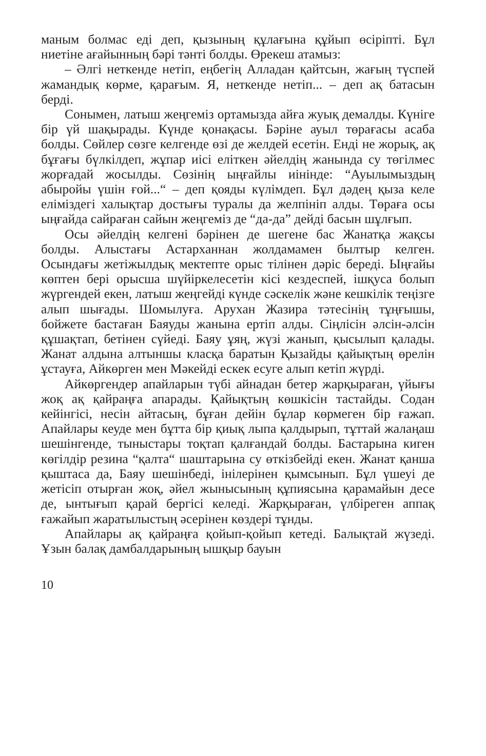маным болмас еді деп, қызының құлағына құйып өсіріпті. Бұл ниетіне ағайынның бәрі тәнті болды. Өрекеш атамыз:
– Әлгі неткенде нетіп, еңбегің Алладан қайтсын, жағың түспей жамандық көрме, қарағым. Я, неткенде нетіп... – деп ақ батасын берді.
Сонымен, латыш жеңгеміз ортамызда айға жуық демалды. Күніге бір үй шақырады. Күнде қонақасы. Бәріне ауыл төрағасы асаба болды. Сөйлер сөзге келгенде өзі де желдей есетін. Енді не жорық, ақ бұғағы бүлкілдеп, жұпар иісі еліткен әйелдің жанында су төгілмес жорғадай жосылды. Сөзінің ыңғайлы иінінде: “Ауылымыздың абыройы үшін ғой...“ – деп қояды күлімдеп. Бұл дәдең қыза келе еліміздегі халықтар достығы туралы да желпініп алды. Төраға осы ыңғайда сайраған сайын жеңгеміз де “да-да” дейді басын шұлғып.
Осы әйелдің келгені бәрінен де шегене бас Жанатқа жақсы болды. Алыстағы Астарханнан жолдамамен былтыр келген. Осындағы жетіжылдық мектепте орыс тілінен дәріс береді. Ыңғайы көптен бері орысша шүйіркелесетін кісі кездеспей, ішқуса болып жүргендей екен, латыш жеңгейді күнде сәскелік және кешкілік теңізге алып шығады. Шомылуға. Арухан Жазира тәтесінің тұңғышы, бойжете бастаған Баяуды жанына ертіп алды. Сіңлісін әлсін-әлсін құшақтап, бетінен сүйеді. Баяу ұяң, жүзі жанып, қысылып қалады. Жанат алдына алтыншы класқа баратын Қызайды қайықтың өрелін ұстауға, Айкөрген мен Мәкейді ескек есуге алып кетіп жүрді.
Айкөргендер апайларын түбі айнадан бетер жарқыраған, үйығы жоқ ақ қайраңға апарады. Қайықтың көшкісін тастайды. Содан кейінгісі, несін айтасың, бұған дейін бұлар көрмеген бір ғажап. Апайлары кеуде мен бұтта бір қиық лыпа қалдырып, тұттай жалаңаш шешінгенде, тыныстары тоқтап қалғандай болды. Бастарына киген көгілдір резина “қалта“ шаштарына су өткізбейді екен. Жанат қанша қыштаса да, Баяу шешінбеді, інілерінен қымсынып. Бұл үшеуі де жетісіп отырған жоқ, әйел жынысының құпиясына қарамайын десе де, ынтығып қарай бергісі келеді. Жарқыраған, үлбіреген аппақ ғажайып жаратылыстың әсерінен көздері тұнды.
Апайлары ақ қайраңға қойып-қойып кетеді. Балықтай жүзеді. Ұзын балақ дамбалдарының ышқыр бауын
10